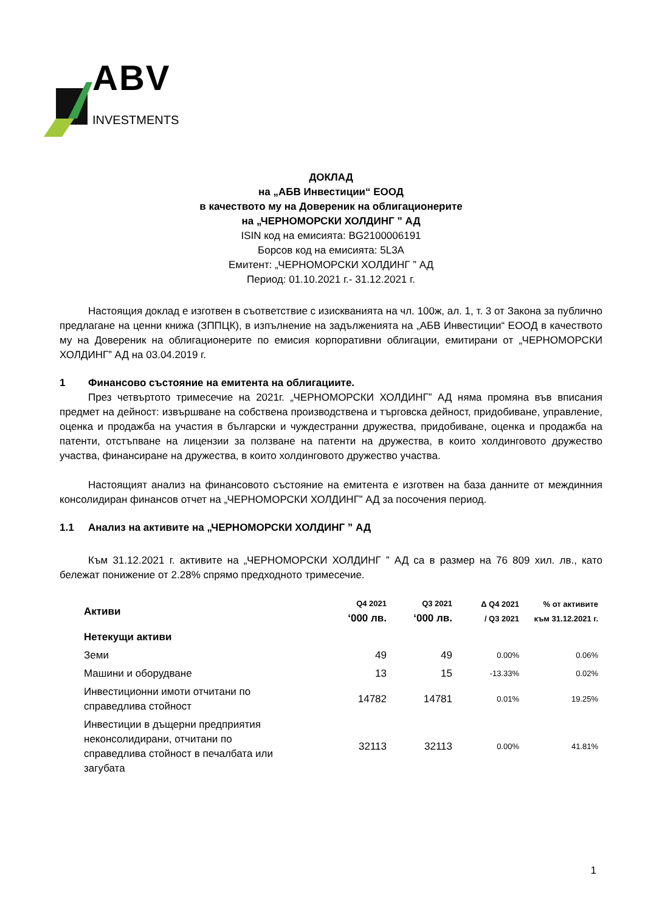ABV
INVESTMENTS
ДОКЛАД
на „АБВ Инвестиции“ ЕООД
в качеството му на Довереник на облигационерите
на „ЧЕРНОМОРСКИ ХОЛДИНГ ” АД
ISIN код на емисията: BG2100006191
Борсов код на емисията: 5L3A
Емитент: „ЧЕРНОМОРСКИ ХОЛДИНГ ” АД
Период: 01.10.2021 г.- 31.12.2021 г.
Настоящия доклад е изготвен в съответствие с изискванията на чл. 100ж, ал. 1, т. 3 от Закона за публично предлагане на ценни книжа (ЗППЦК), в изпълнение на задълженията на „АБВ Инвестиции“ ЕООД в качеството му на Довереник на облигационерите по емисия корпоративни облигации, емитирани от „ЧЕРНОМОРСКИ ХОЛДИНГ” АД на 03.04.2019 г.
1 Финансово състояние на емитента на облигациите.
През четвъртото тримесечие на 2021г. „ЧЕРНОМОРСКИ ХОЛДИНГ” АД няма промяна във вписания предмет на дейност: извършване на собствена производствена и търговска дейност, придобиване, управление, оценка и продажба на участия в български и чуждестранни дружества, придобиване, оценка и продажба на патенти, отстъпване на лицензии за ползване на патенти на дружества, в които холдинговото дружество участва, финансиране на дружества, в които холдинговото дружество участва.
Настоящият анализ на финансовото състояние на емитента е изготвен на база данните от междинния консолидиран финансов отчет на „ЧЕРНОМОРСКИ ХОЛДИНГ” АД за посочения период.
1.1 Анализ на активите на „ЧЕРНОМОРСКИ ХОЛДИНГ ” АД
Към 31.12.2021 г. активите на „ЧЕРНОМОРСКИ ХОЛДИНГ ” АД са в размер на 76 809 хил. лв., като бележат понижение от 2.28% спрямо предходното тримесечие.
| Активи | Q4 2021 ‘000 лв. | Q3 2021 ‘000 лв. | Δ Q4 2021 / Q3 2021 | % от активите към 31.12.2021 г. |
| --- | --- | --- | --- | --- |
| Нетекущи активи | | | | |
| Земи | 49 | 49 | 0.00% | 0.06% |
| Машини и оборудване | 13 | 15 | -13.33% | 0.02% |
| Инвестиционни имоти отчитани по справедлива стойност | 14782 | 14781 | 0.01% | 19.25% |
| Инвестиции в дъщерни предприятия неконсолидирани, отчитани по справедлива стойност в печалбата или загубата | 32113 | 32113 | 0.00% | 41.81% |
1